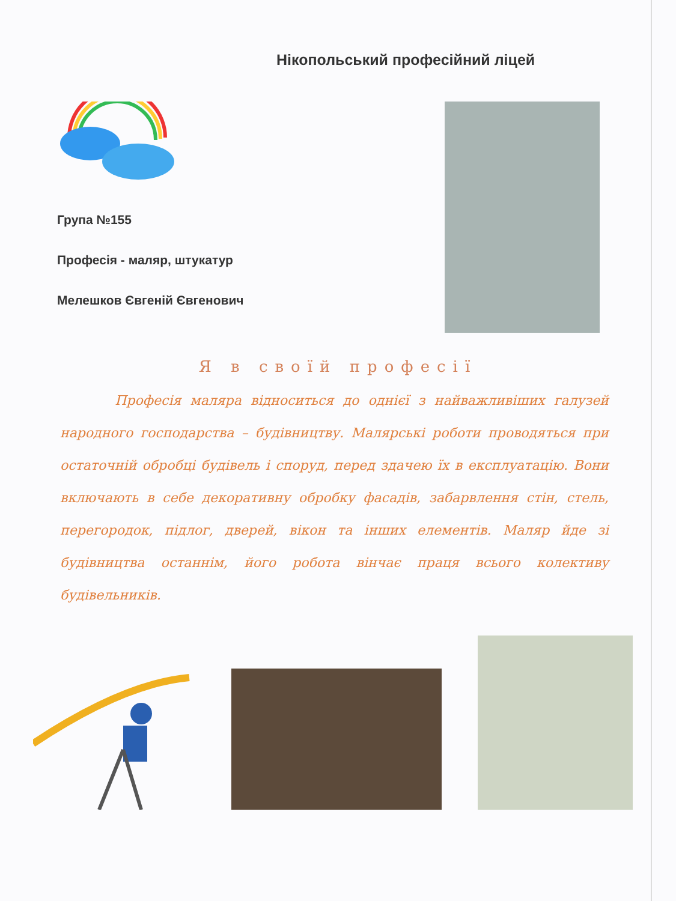Нікопольський професійний ліцей
Група №155
Професія - маляр, штукатур
Мелешков Євгеній Євгенович
Я в своїй професії
Професія маляра відноситься до однієї з найважливіших галузей народного господарства – будівництву. Малярські роботи проводяться при остаточній обробці будівель і споруд, перед здачею їх в експлуатацію. Вони включають в себе декоративну обробку фасадів, забарвлення стін, стель, перегородок, підлог, дверей, вікон та інших елементів. Маляр йде зі будівництва останнім, його робота вінчає праця всього колективу будівельників.